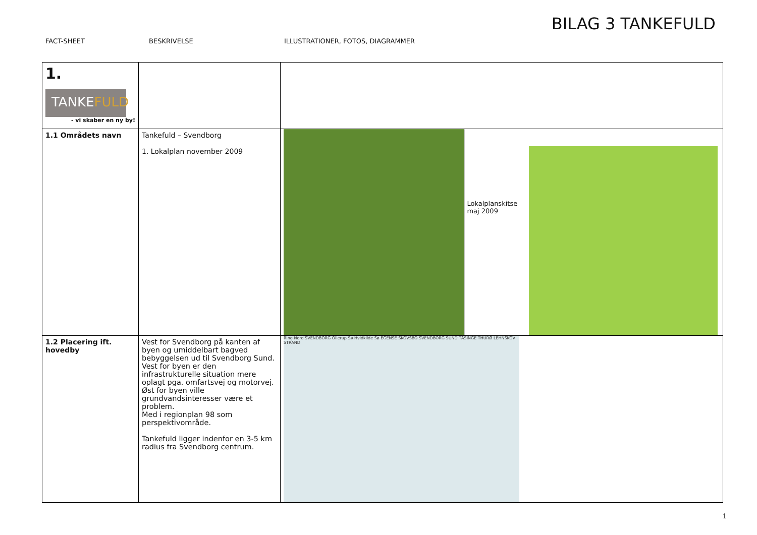BILAG 3 TANKEFULD
FACT-SHEET BESKRIVELSE ILLUSTRATIONER, FOTOS, DIAGRAMMER
| 1. TANKE FULD - vi skaber en ny by! | | |
| 1.1 Områdets navn | Tankefuld – Svendborg 1. Lokalplan november 2009 | Lokalplanskitse maj 2009 |
| 1.2 Placering ift. hovedby | Vest for Svendborg på kanten af byen og umiddelbart bagved bebyggelsen ud til Svendborg Sund. Vest for byen er den infrastrukturelle situation mere oplagt pga. omfartsvej og motorvej. Øst for byen ville grundvandsinteresser være et problem. Med i regionplan 98 som perspektivområde. Tankefuld ligger indenfor en 3-5 km radius fra Svendborg centrum. | Ring Nord SVENDBORG Ollerup Sø Hvidkilde Sø EGENSE SKOVSBO SVENDBORG SUND TÅSINGE THURØ LEHNSKOV STRAND |
1